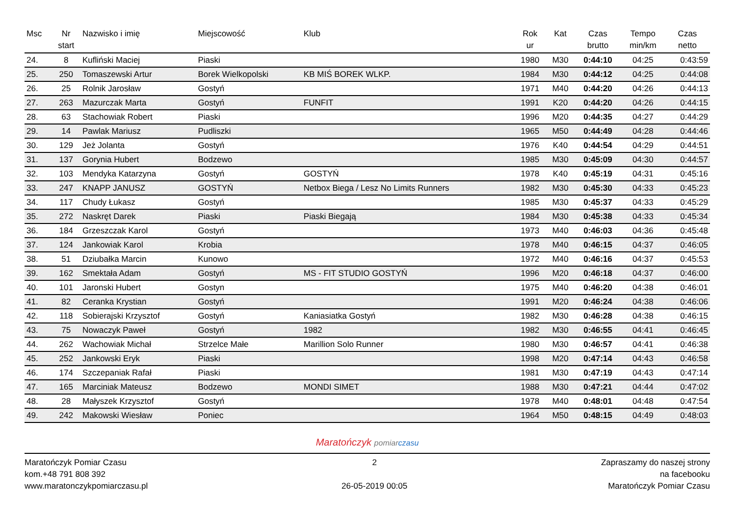| Msc | Nr start | Nazwisko i imię | Miejscowość | Klub | Rok ur | Kat | Czas brutto | Tempo min/km | Czas netto |
| --- | --- | --- | --- | --- | --- | --- | --- | --- | --- |
| 24. | 8 | Kufliński Maciej | Piaski | | 1980 | M30 | 0:44:10 | 04:25 | 0:43:59 |
| 25. | 250 | Tomaszewski Artur | Borek Wielkopolski | KB MIŚ BOREK WLKP. | 1984 | M30 | 0:44:12 | 04:25 | 0:44:08 |
| 26. | 25 | Rolnik Jarosław | Gostyń | | 1971 | M40 | 0:44:20 | 04:26 | 0:44:13 |
| 27. | 263 | Mazurczak Marta | Gostyń | FUNFIT | 1991 | K20 | 0:44:20 | 04:26 | 0:44:15 |
| 28. | 63 | Stachowiak Robert | Piaski | | 1996 | M20 | 0:44:35 | 04:27 | 0:44:29 |
| 29. | 14 | Pawlak Mariusz | Pudliszki | | 1965 | M50 | 0:44:49 | 04:28 | 0:44:46 |
| 30. | 129 | Jeż Jolanta | Gostyń | | 1976 | K40 | 0:44:54 | 04:29 | 0:44:51 |
| 31. | 137 | Gorynia Hubert | Bodzewo | | 1985 | M30 | 0:45:09 | 04:30 | 0:44:57 |
| 32. | 103 | Mendyka Katarzyna | Gostyń | GOSTYŃ | 1978 | K40 | 0:45:19 | 04:31 | 0:45:16 |
| 33. | 247 | KNAPP JANUSZ | GOSTYŃ | Netbox Biega / Lesz No Limits Runners | 1982 | M30 | 0:45:30 | 04:33 | 0:45:23 |
| 34. | 117 | Chudy Łukasz | Gostyń | | 1985 | M30 | 0:45:37 | 04:33 | 0:45:29 |
| 35. | 272 | Naskręt Darek | Piaski | Piaski Biegają | 1984 | M30 | 0:45:38 | 04:33 | 0:45:34 |
| 36. | 184 | Grzeszczak Karol | Gostyń | | 1973 | M40 | 0:46:03 | 04:36 | 0:45:48 |
| 37. | 124 | Jankowiak Karol | Krobia | | 1978 | M40 | 0:46:15 | 04:37 | 0:46:05 |
| 38. | 51 | Dziubałka Marcin | Kunowo | | 1972 | M40 | 0:46:16 | 04:37 | 0:45:53 |
| 39. | 162 | Smektała Adam | Gostyń | MS - FIT STUDIO GOSTYŃ | 1996 | M20 | 0:46:18 | 04:37 | 0:46:00 |
| 40. | 101 | Jaronski Hubert | Gostyn | | 1975 | M40 | 0:46:20 | 04:38 | 0:46:01 |
| 41. | 82 | Ceranka Krystian | Gostyń | | 1991 | M20 | 0:46:24 | 04:38 | 0:46:06 |
| 42. | 118 | Sobierajski Krzysztof | Gostyń | Kaniasiatka Gostyń | 1982 | M30 | 0:46:28 | 04:38 | 0:46:15 |
| 43. | 75 | Nowaczyk Paweł | Gostyń | 1982 | 1982 | M30 | 0:46:55 | 04:41 | 0:46:45 |
| 44. | 262 | Wachowiak Michał | Strzelce Małe | Marillion Solo Runner | 1980 | M30 | 0:46:57 | 04:41 | 0:46:38 |
| 45. | 252 | Jankowski Eryk | Piaski | | 1998 | M20 | 0:47:14 | 04:43 | 0:46:58 |
| 46. | 174 | Szczepaniak Rafał | Piaski | | 1981 | M30 | 0:47:19 | 04:43 | 0:47:14 |
| 47. | 165 | Marciniak Mateusz | Bodzewo | MONDI SIMET | 1988 | M30 | 0:47:21 | 04:44 | 0:47:02 |
| 48. | 28 | Małyszek Krzysztof | Gostyń | | 1978 | M40 | 0:48:01 | 04:48 | 0:47:54 |
| 49. | 242 | Makowski Wiesław | Poniec | | 1964 | M50 | 0:48:15 | 04:49 | 0:48:03 |
Maratończyk pomiar czasu
Maratończyk Pomiar Czasu
kom.+48 791 808 392
www.maratonczykpomiarczasu.pl
2
26-05-2019 00:05
Zapraszamy do naszej strony
na facebooku
Maratończyk Pomiar Czasu